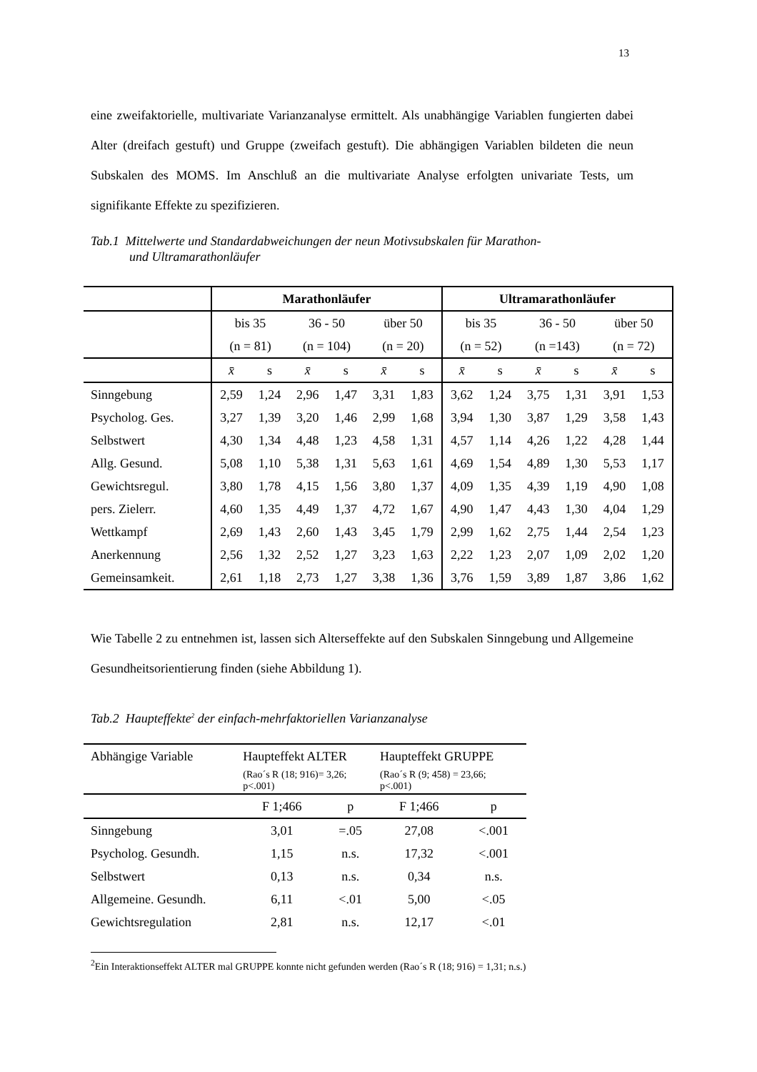13
eine zweifaktorielle, multivariate Varianzanalyse ermittelt. Als unabhängige Variablen fungierten dabei Alter (dreifach gestuft) und Gruppe (zweifach gestuft). Die abhängigen Variablen bildeten die neun Subskalen des MOMS. Im Anschluß an die multivariate Analyse erfolgten univariate Tests, um signifikante Effekte zu spezifizieren.
Tab.1 Mittelwerte und Standardabweichungen der neun Motivsubskalen für Marathon-
und Ultramarathonläufer
| | Marathonläufer | | | | | | Ultramarathonläufer | | | | | |
| | bis 35 | | 36 - 50 | | über 50 | | bis 35 | | 36 - 50 | | über 50 | |
| | (n = 81) | | (n = 104) | | (n = 20) | | (n = 52) | | (n =143) | | (n = 72) | |
| | x̄ | s | x̄ | s | x̄ | s | x̄ | s | x̄ | s | x̄ | s |
| Sinngebung | 2,59 | 1,24 | 2,96 | 1,47 | 3,31 | 1,83 | 3,62 | 1,24 | 3,75 | 1,31 | 3,91 | 1,53 |
| Psycholog. Ges. | 3,27 | 1,39 | 3,20 | 1,46 | 2,99 | 1,68 | 3,94 | 1,30 | 3,87 | 1,29 | 3,58 | 1,43 |
| Selbstwert | 4,30 | 1,34 | 4,48 | 1,23 | 4,58 | 1,31 | 4,57 | 1,14 | 4,26 | 1,22 | 4,28 | 1,44 |
| Allg. Gesund. | 5,08 | 1,10 | 5,38 | 1,31 | 5,63 | 1,61 | 4,69 | 1,54 | 4,89 | 1,30 | 5,53 | 1,17 |
| Gewichtsregul. | 3,80 | 1,78 | 4,15 | 1,56 | 3,80 | 1,37 | 4,09 | 1,35 | 4,39 | 1,19 | 4,90 | 1,08 |
| pers. Zielerr. | 4,60 | 1,35 | 4,49 | 1,37 | 4,72 | 1,67 | 4,90 | 1,47 | 4,43 | 1,30 | 4,04 | 1,29 |
| Wettkampf | 2,69 | 1,43 | 2,60 | 1,43 | 3,45 | 1,79 | 2,99 | 1,62 | 2,75 | 1,44 | 2,54 | 1,23 |
| Anerkennung | 2,56 | 1,32 | 2,52 | 1,27 | 3,23 | 1,63 | 2,22 | 1,23 | 2,07 | 1,09 | 2,02 | 1,20 |
| Gemeinsamkeit. | 2,61 | 1,18 | 2,73 | 1,27 | 3,38 | 1,36 | 3,76 | 1,59 | 3,89 | 1,87 | 3,86 | 1,62 |
Wie Tabelle 2 zu entnehmen ist, lassen sich Alterseffekte auf den Subskalen Sinngebung und Allgemeine Gesundheitsorientierung finden (siehe Abbildung 1).
Tab.2 Haupteffekte<sup>2</sup> der einfach-mehrfaktoriellen Varianzanalyse
| Abhängige Variable | Haupteffekt ALTER | | Haupteffekt GRUPPE | |
| | (Rao´s R (18; 916)= 3,26; p<.001) | | (Rao´s R (9; 458) = 23,66; p<.001) | |
| | F 1;466 | p | F 1;466 | p |
| Sinngebung | 3,01 | =.05 | 27,08 | <.001 |
| Psycholog. Gesundh. | 1,15 | n.s. | 17,32 | <.001 |
| Selbstwert | 0,13 | n.s. | 0,34 | n.s. |
| Allgemeine. Gesundh. | 6,11 | <.01 | 5,00 | <.05 |
| Gewichtsregulation | 2,81 | n.s. | 12,17 | <.01 |
<sup>2</sup> Ein Interaktionseffekt ALTER mal GRUPPE konnte nicht gefunden werden (Rao´s R (18; 916) = 1,31; n.s.)